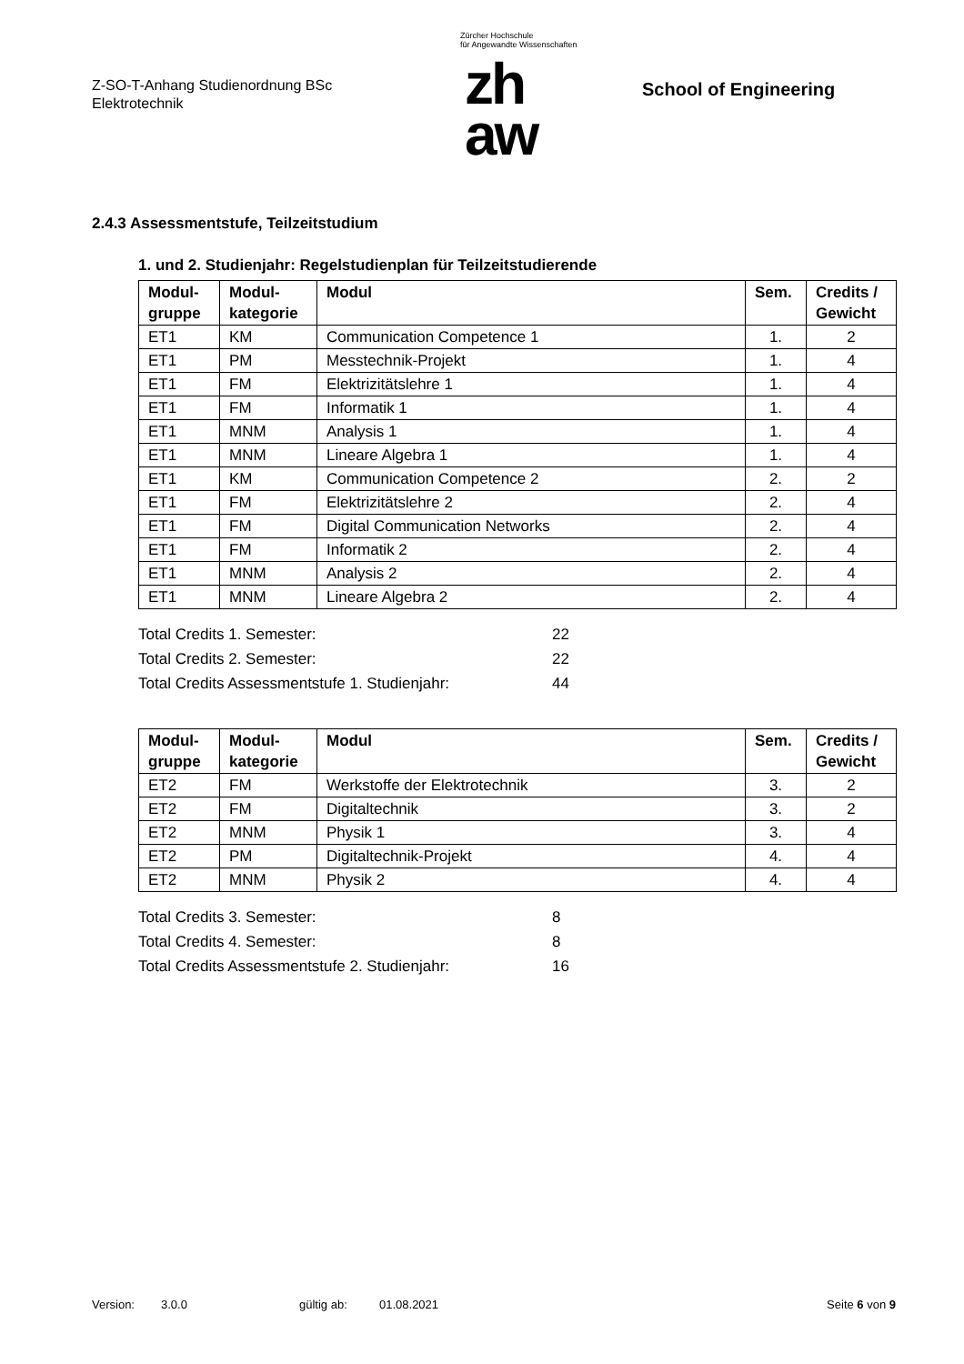Z-SO-T-Anhang Studienordnung BSc
Elektrotechnik
Zürcher Hochschule
für Angewandte Wissenschaften
zh
aw
School of Engineering
2.4.3 Assessmentstufe, Teilzeitstudium
1. und 2. Studienjahr: Regelstudienplan für Teilzeitstudierende
| Modul- gruppe | Modul- kategorie | Modul | Sem. | Credits / Gewicht |
| --- | --- | --- | --- | --- |
| ET1 | KM | Communication Competence 1 | 1. | 2 |
| ET1 | PM | Messtechnik-Projekt | 1. | 4 |
| ET1 | FM | Elektrizitätslehre 1 | 1. | 4 |
| ET1 | FM | Informatik 1 | 1. | 4 |
| ET1 | MNM | Analysis 1 | 1. | 4 |
| ET1 | MNM | Lineare Algebra 1 | 1. | 4 |
| ET1 | KM | Communication Competence 2 | 2. | 2 |
| ET1 | FM | Elektrizitätslehre 2 | 2. | 4 |
| ET1 | FM | Digital Communication Networks | 2. | 4 |
| ET1 | FM | Informatik 2 | 2. | 4 |
| ET1 | MNM | Analysis 2 | 2. | 4 |
| ET1 | MNM | Lineare Algebra 2 | 2. | 4 |
Total Credits 1. Semester: 22
Total Credits 2. Semester: 22
Total Credits Assessmentstufe 1. Studienjahr: 44
| Modul- gruppe | Modul- kategorie | Modul | Sem. | Credits / Gewicht |
| --- | --- | --- | --- | --- |
| ET2 | FM | Werkstoffe der Elektrotechnik | 3. | 2 |
| ET2 | FM | Digitaltechnik | 3. | 2 |
| ET2 | MNM | Physik 1 | 3. | 4 |
| ET2 | PM | Digitaltechnik-Projekt | 4. | 4 |
| ET2 | MNM | Physik 2 | 4. | 4 |
Total Credits 3. Semester: 8
Total Credits 4. Semester: 8
Total Credits Assessmentstufe 2. Studienjahr: 16
Version: 3.0.0 gültig ab: 01.08.2021 Seite 6 von 9